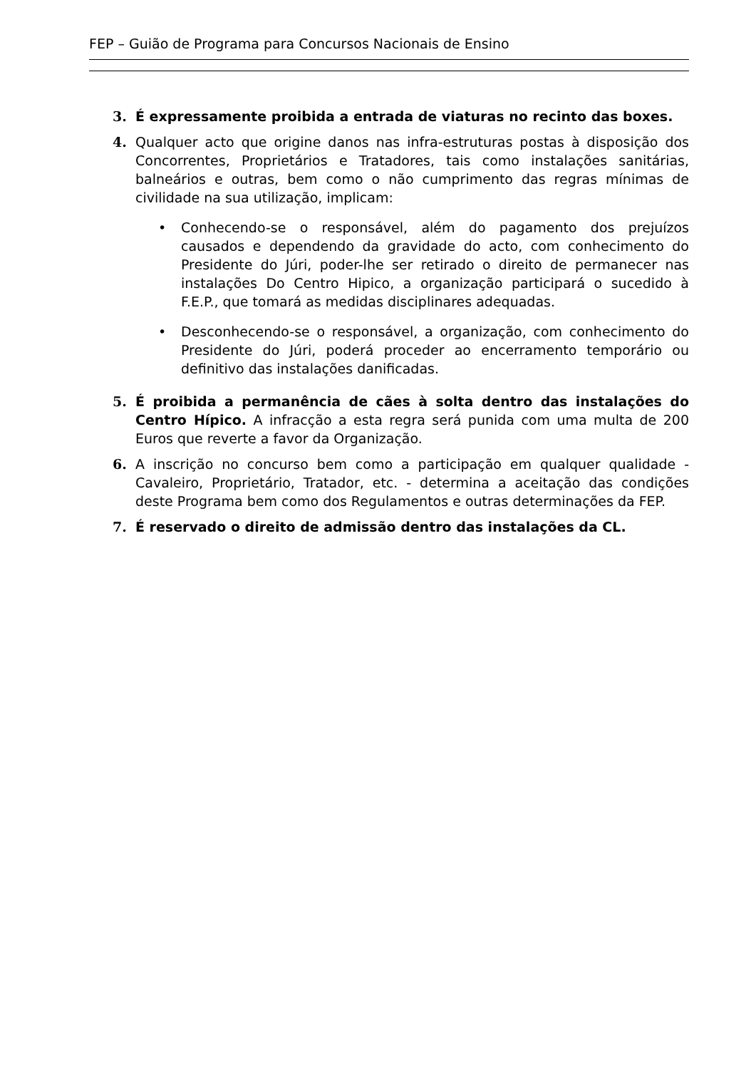FEP – Guião de Programa para Concursos Nacionais de Ensino
3. É expressamente proibida a entrada de viaturas no recinto das boxes.
4. Qualquer acto que origine danos nas infra-estruturas postas à disposição dos Concorrentes, Proprietários e Tratadores, tais como instalações sanitárias, balneários e outras, bem como o não cumprimento das regras mínimas de civilidade na sua utilização, implicam:
• Conhecendo-se o responsável, além do pagamento dos prejuízos causados e dependendo da gravidade do acto, com conhecimento do Presidente do Júri, poder-lhe ser retirado o direito de permanecer nas instalações Do Centro Hipico, a organização participará o sucedido à F.E.P., que tomará as medidas disciplinares adequadas.
• Desconhecendo-se o responsável, a organização, com conhecimento do Presidente do Júri, poderá proceder ao encerramento temporário ou definitivo das instalações danificadas.
5. É proibida a permanência de cães à solta dentro das instalações do Centro Hípico. A infracção a esta regra será punida com uma multa de 200 Euros que reverte a favor da Organização.
6. A inscrição no concurso bem como a participação em qualquer qualidade - Cavaleiro, Proprietário, Tratador, etc. - determina a aceitação das condições deste Programa bem como dos Regulamentos e outras determinações da FEP.
7. É reservado o direito de admissão dentro das instalações da CL.